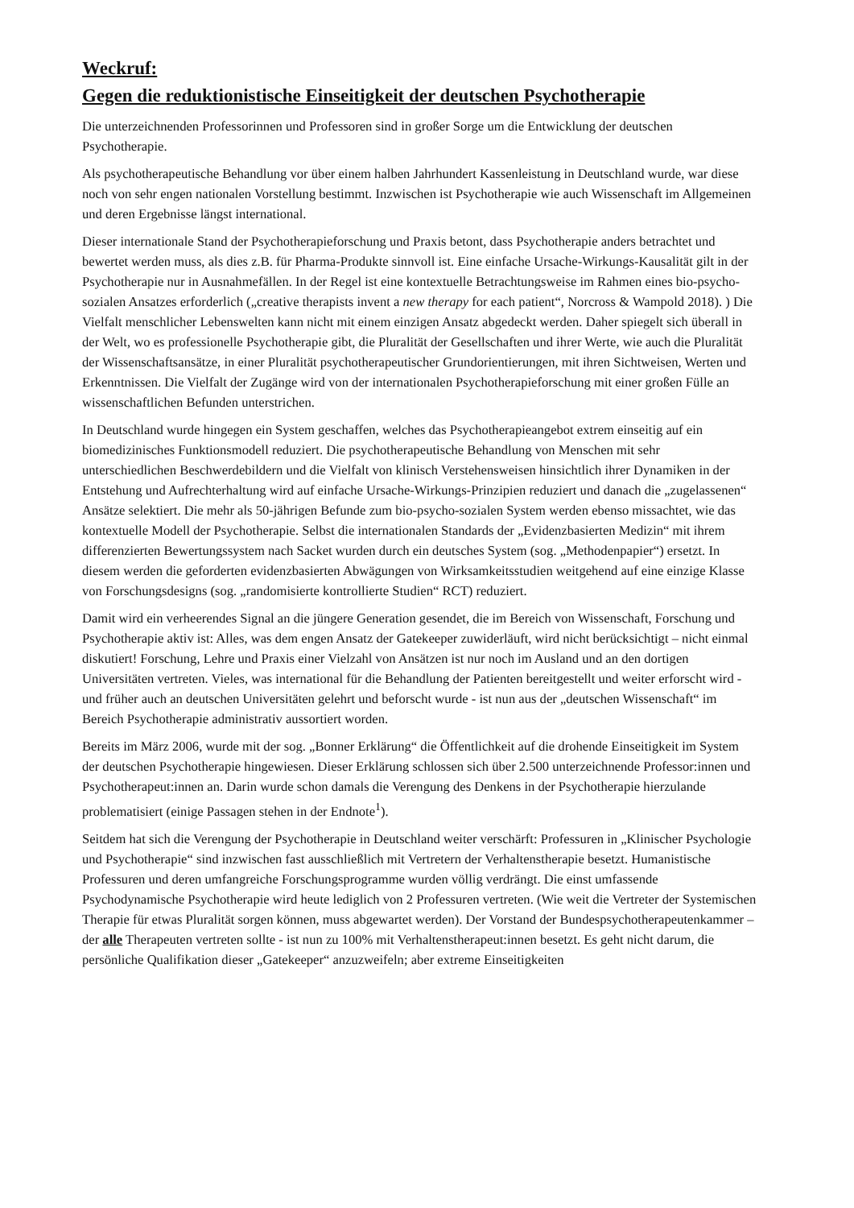Weckruf:
Gegen die reduktionistische Einseitigkeit der deutschen Psychotherapie
Die unterzeichnenden Professorinnen und Professoren sind in großer Sorge um die Entwicklung der deutschen Psychotherapie.
Als psychotherapeutische Behandlung vor über einem halben Jahrhundert Kassenleistung in Deutschland wurde, war diese noch von sehr engen nationalen Vorstellung bestimmt. Inzwischen ist Psychotherapie wie auch Wissenschaft im Allgemeinen und deren Ergebnisse längst international.
Dieser internationale Stand der Psychotherapieforschung und Praxis betont, dass Psychotherapie anders betrachtet und bewertet werden muss, als dies z.B. für Pharma-Produkte sinnvoll ist. Eine einfache Ursache-Wirkungs-Kausalität gilt in der Psychotherapie nur in Ausnahmefällen. In der Regel ist eine kontextuelle Betrachtungsweise im Rahmen eines bio-psycho-sozialen Ansatzes erforderlich („creative therapists invent a new therapy for each patient“, Norcross & Wampold 2018). ) Die Vielfalt menschlicher Lebenswelten kann nicht mit einem einzigen Ansatz abgedeckt werden. Daher spiegelt sich überall in der Welt, wo es professionelle Psychotherapie gibt, die Pluralität der Gesellschaften und ihrer Werte, wie auch die Pluralität der Wissenschaftsansätze, in einer Pluralität psychotherapeutischer Grundorientierungen, mit ihren Sichtweisen, Werten und Erkenntnissen. Die Vielfalt der Zugänge wird von der internationalen Psychotherapieforschung mit einer großen Fülle an wissenschaftlichen Befunden unterstrichen.
In Deutschland wurde hingegen ein System geschaffen, welches das Psychotherapieangebot extrem einseitig auf ein biomedizinisches Funktionsmodell reduziert. Die psychotherapeutische Behandlung von Menschen mit sehr unterschiedlichen Beschwerdebildern und die Vielfalt von klinisch Verstehensweisen hinsichtlich ihrer Dynamiken in der Entstehung und Aufrechterhaltung wird auf einfache Ursache-Wirkungs-Prinzipien reduziert und danach die „zugelassenen“ Ansätze selektiert. Die mehr als 50-jährigen Befunde zum bio-psycho-sozialen System werden ebenso missachtet, wie das kontextuelle Modell der Psychotherapie. Selbst die internationalen Standards der „Evidenzbasierten Medizin“ mit ihrem differenzierten Bewertungssystem nach Sacket wurden durch ein deutsches System (sog. „Methodenpapier“) ersetzt. In diesem werden die geforderten evidenzbasierten Abwägungen von Wirksamkeitsstudien weitgehend auf eine einzige Klasse von Forschungsdesigns (sog. „randomisierte kontrollierte Studien“ RCT) reduziert.
Damit wird ein verheerendes Signal an die jüngere Generation gesendet, die im Bereich von Wissenschaft, Forschung und Psychotherapie aktiv ist: Alles, was dem engen Ansatz der Gatekeeper zuwiderläuft, wird nicht berücksichtigt – nicht einmal diskutiert! Forschung, Lehre und Praxis einer Vielzahl von Ansätzen ist nur noch im Ausland und an den dortigen Universitäten vertreten. Vieles, was international für die Behandlung der Patienten bereitgestellt und weiter erforscht wird - und früher auch an deutschen Universitäten gelehrt und beforscht wurde - ist nun aus der „deutschen Wissenschaft“ im Bereich Psychotherapie administrativ aussortiert worden.
Bereits im März 2006, wurde mit der sog. „Bonner Erklärung“ die Öffentlichkeit auf die drohende Einseitigkeit im System der deutschen Psychotherapie hingewiesen. Dieser Erklärung schlossen sich über 2.500 unterzeichnende Professor:innen und Psychotherapeut:innen an. Darin wurde schon damals die Verengung des Denkens in der Psychotherapie hierzulande problematisiert (einige Passagen stehen in der Endnote<sup>1</sup>).
Seitdem hat sich die Verengung der Psychotherapie in Deutschland weiter verschärft: Professuren in „Klinischer Psychologie und Psychotherapie“ sind inzwischen fast ausschließlich mit Vertretern der Verhaltenstherapie besetzt. Humanistische Professuren und deren umfangreiche Forschungsprogramme wurden völlig verdrängt. Die einst umfassende Psychodynamische Psychotherapie wird heute lediglich von 2 Professuren vertreten. (Wie weit die Vertreter der Systemischen Therapie für etwas Pluralität sorgen können, muss abgewartet werden). Der Vorstand der Bundespsychotherapeutenkammer – der alle Therapeuten vertreten sollte - ist nun zu 100% mit Verhaltenstherapeut:innen besetzt. Es geht nicht darum, die persönliche Qualifikation dieser „Gatekeeper“ anzuzweifeln; aber extreme Einseitigkeiten